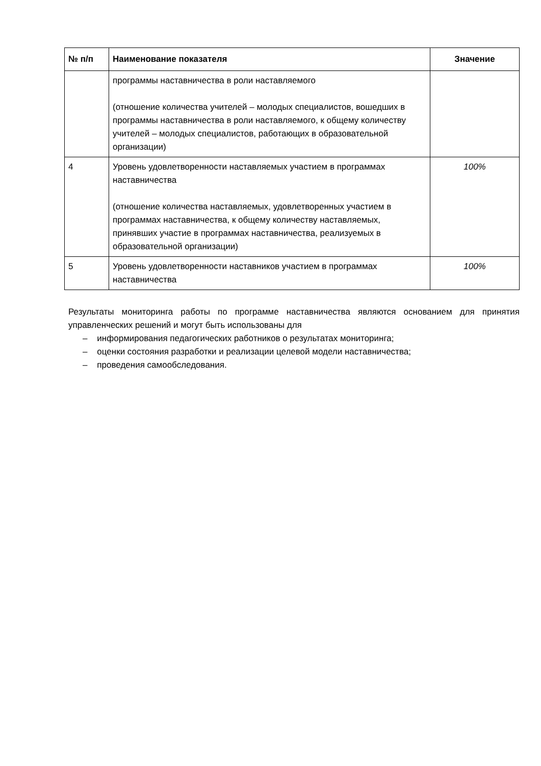| № п/п | Наименование показателя | Значение |
| --- | --- | --- |
| | программы наставничества в роли наставляемого (отношение количества учителей – молодых специалистов, вошедших в программы наставничества в роли наставляемого, к общему количеству учителей – молодых специалистов, работающих в образовательной организации) | |
| 4 | Уровень удовлетворенности наставляемых участием в программах наставничества (отношение количества наставляемых, удовлетворенных участием в программах наставничества, к общему количеству наставляемых, принявших участие в программах наставничества, реализуемых в образовательной организации) | 100% |
| 5 | Уровень удовлетворенности наставников участием в программах наставничества | 100% |
Результаты мониторинга работы по программе наставничества являются основанием для принятия управленческих решений и могут быть использованы для
– информирования педагогических работников о результатах мониторинга;
– оценки состояния разработки и реализации целевой модели наставничества;
– проведения самообследования.